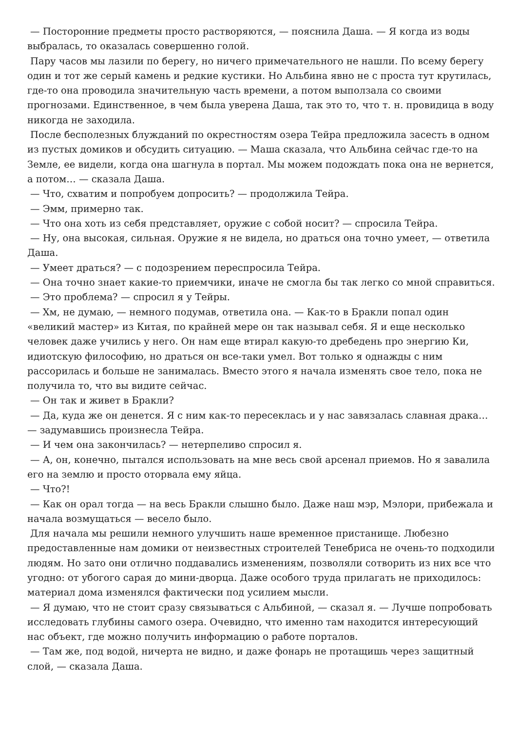— Посторонние предметы просто растворяются, — пояснила Даша. — Я когда из воды выбралась, то оказалась совершенно голой.
Пару часов мы лазили по берегу, но ничего примечательного не нашли. По всему берегу один и тот же серый камень и редкие кустики. Но Альбина явно не с проста тут крутилась, где-то она проводила значительную часть времени, а потом выползала со своими прогнозами. Единственное, в чем была уверена Даша, так это то, что т. н. провидица в воду никогда не заходила.
После бесполезных блужданий по окрестностям озера Тейра предложила засесть в одном из пустых домиков и обсудить ситуацию. — Маша сказала, что Альбина сейчас где-то на Земле, ее видели, когда она шагнула в портал. Мы можем подождать пока она не вернется, а потом… — сказала Даша.
— Что, схватим и попробуем допросить? — продолжила Тейра.
— Эмм, примерно так.
— Что она хоть из себя представляет, оружие с собой носит? — спросила Тейра.
— Ну, она высокая, сильная. Оружие я не видела, но драться она точно умеет, — ответила Даша.
— Умеет драться? — с подозрением переспросила Тейра.
— Она точно знает какие-то приемчики, иначе не смогла бы так легко со мной справиться.
— Это проблема? — спросил я у Тейры.
— Хм, не думаю, — немного подумав, ответила она. — Как-то в Бракли попал один «великий мастер» из Китая, по крайней мере он так называл себя. Я и еще несколько человек даже учились у него. Он нам еще втирал какую-то дребедень про энергию Ки, идиотскую философию, но драться он все-таки умел. Вот только я однажды с ним рассорилась и больше не занималась. Вместо этого я начала изменять свое тело, пока не получила то, что вы видите сейчас.
— Он так и живет в Бракли?
— Да, куда же он денется. Я с ним как-то пересеклась и у нас завязалась славная драка… — задумавшись произнесла Тейра.
— И чем она закончилась? — нетерпеливо спросил я.
— А, он, конечно, пытался использовать на мне весь свой арсенал приемов. Но я завалила его на землю и просто оторвала ему яйца.
— Что?!
— Как он орал тогда — на весь Бракли слышно было. Даже наш мэр, Мэлори, прибежала и начала возмущаться — весело было.
Для начала мы решили немного улучшить наше временное пристанище. Любезно предоставленные нам домики от неизвестных строителей Тенебриса не очень-то подходили людям. Но зато они отлично поддавались изменениям, позволяли сотворить из них все что угодно: от убогого сарая до мини-дворца. Даже особого труда прилагать не приходилось: материал дома изменялся фактически под усилием мысли.
— Я думаю, что не стоит сразу связываться с Альбиной, — сказал я. — Лучше попробовать исследовать глубины самого озера. Очевидно, что именно там находится интересующий нас объект, где можно получить информацию о работе порталов.
— Там же, под водой, ничерта не видно, и даже фонарь не протащишь через защитный слой, — сказала Даша.